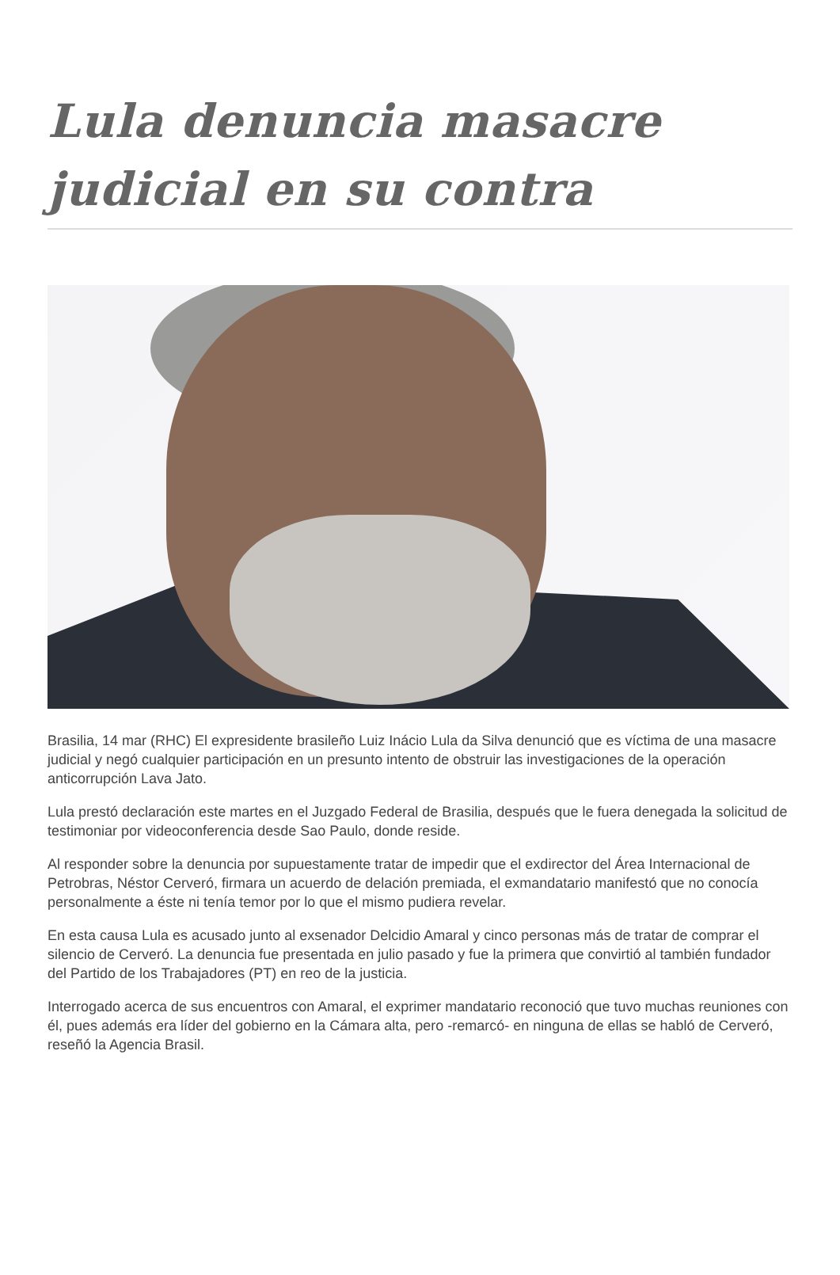Lula denuncia masacre judicial en su contra
Brasilia, 14 mar (RHC) El expresidente brasileño Luiz Inácio Lula da Silva denunció que es víctima de una masacre judicial y negó cualquier participación en un presunto intento de obstruir las investigaciones de la operación anticorrupción Lava Jato.
Lula prestó declaración este martes en el Juzgado Federal de Brasilia, después que le fuera denegada la solicitud de testimoniar por videoconferencia desde Sao Paulo, donde reside.
Al responder sobre la denuncia por supuestamente tratar de impedir que el exdirector del Área Internacional de Petrobras, Néstor Cerveró, firmara un acuerdo de delación premiada, el exmandatario manifestó que no conocía personalmente a éste ni tenía temor por lo que el mismo pudiera revelar.
En esta causa Lula es acusado junto al exsenador Delcidio Amaral y cinco personas más de tratar de comprar el silencio de Cerveró. La denuncia fue presentada en julio pasado y fue la primera que convirtió al también fundador del Partido de los Trabajadores (PT) en reo de la justicia.
Interrogado acerca de sus encuentros con Amaral, el exprimer mandatario reconoció que tuvo muchas reuniones con él, pues además era líder del gobierno en la Cámara alta, pero -remarcó- en ninguna de ellas se habló de Cerveró, reseñó la Agencia Brasil.